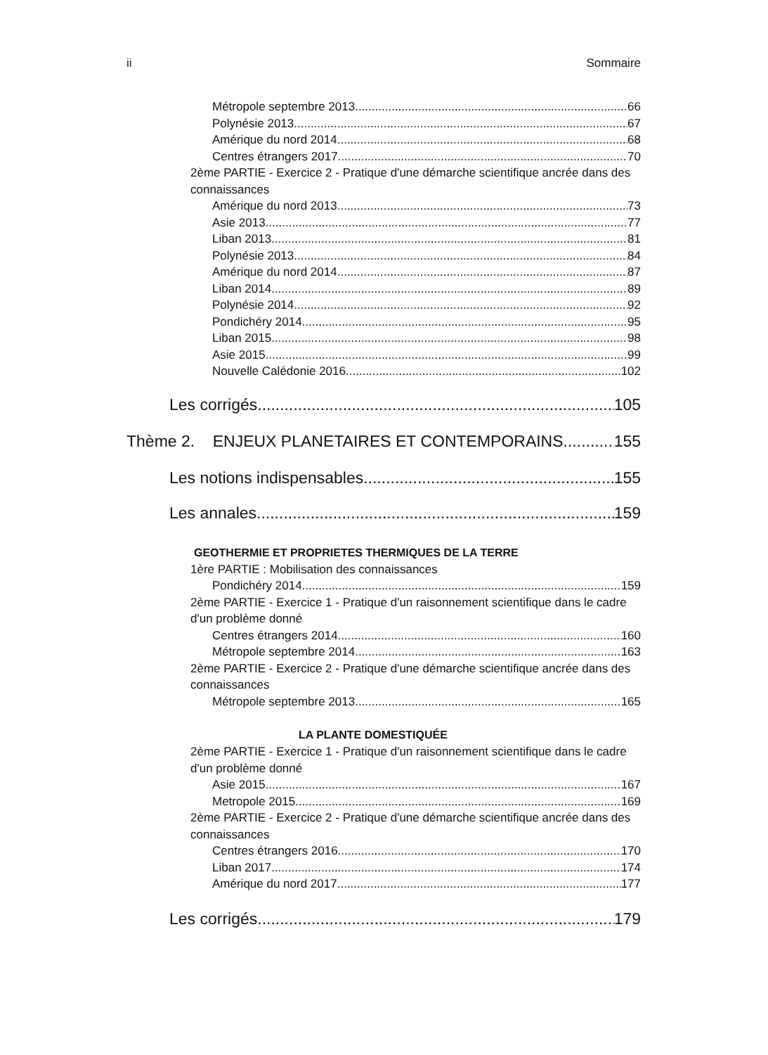ii Sommaire
Métropole septembre 2013 66
Polynésie 2013 67
Amérique du nord 2014 68
Centres étrangers 2017 70
2ème PARTIE - Exercice 2 - Pratique d'une démarche scientifique ancrée dans des connaissances
Amérique du nord 2013 73
Asie 2013 77
Liban 2013 81
Polynésie 2013 84
Amérique du nord 2014 87
Liban 2014 89
Polynésie 2014 92
Pondichéry 2014 95
Liban 2015 98
Asie 2015 99
Nouvelle Calédonie 2016 102
Les corrigés 105
Thème 2. ENJEUX PLANETAIRES ET CONTEMPORAINS 155
Les notions indispensables 155
Les annales 159
GEOTHERMIE ET PROPRIETES THERMIQUES DE LA TERRE
1ère PARTIE : Mobilisation des connaissances
Pondichéry 2014 159
2ème PARTIE - Exercice 1 - Pratique d'un raisonnement scientifique dans le cadre d'un problème donné
Centres étrangers 2014 160
Métropole septembre 2014 163
2ème PARTIE - Exercice 2 - Pratique d'une démarche scientifique ancrée dans des connaissances
Métropole septembre 2013 165
LA PLANTE DOMESTIQUÉE
2ème PARTIE - Exercice 1 - Pratique d'un raisonnement scientifique dans le cadre d'un problème donné
Asie 2015 167
Metropole 2015 169
2ème PARTIE - Exercice 2 - Pratique d'une démarche scientifique ancrée dans des connaissances
Centres étrangers 2016 170
Liban 2017 174
Amérique du nord 2017 177
Les corrigés 179